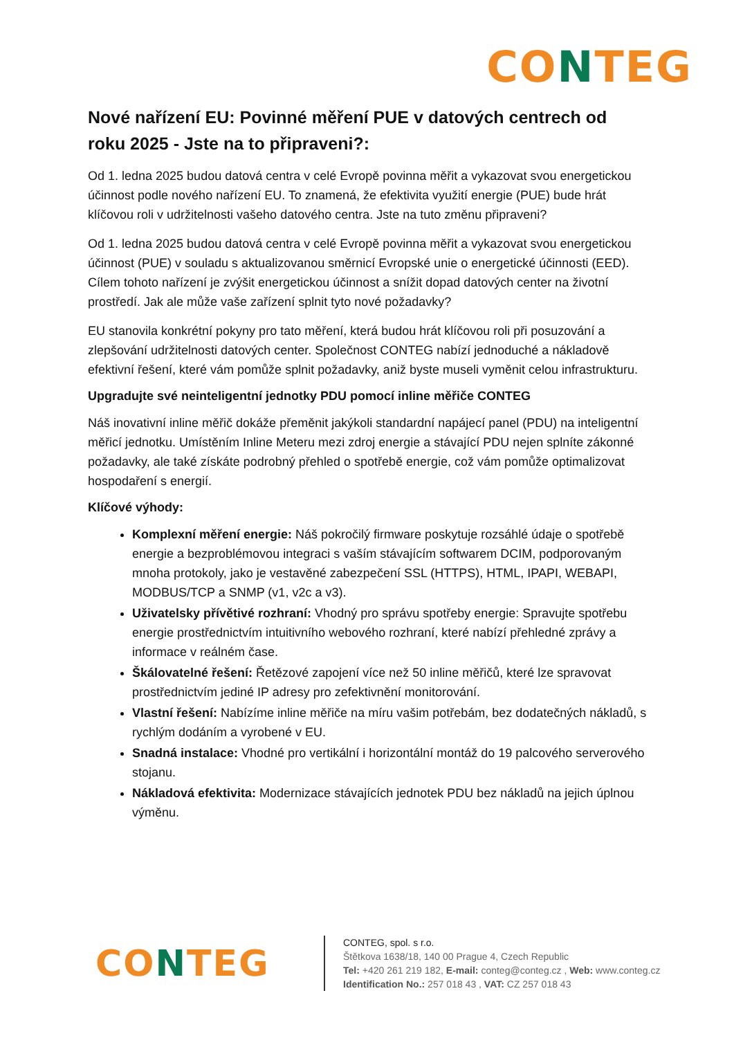CONTEG
Nové nařízení EU: Povinné měření PUE v datových centrech od roku 2025 - Jste na to připraveni?:
Od 1. ledna 2025 budou datová centra v celé Evropě povinna měřit a vykazovat svou energetickou účinnost podle nového nařízení EU. To znamená, že efektivita využití energie (PUE) bude hrát klíčovou roli v udržitelnosti vašeho datového centra. Jste na tuto změnu připraveni?
Od 1. ledna 2025 budou datová centra v celé Evropě povinna měřit a vykazovat svou energetickou účinnost (PUE) v souladu s aktualizovanou směrnicí Evropské unie o energetické účinnosti (EED). Cílem tohoto nařízení je zvýšit energetickou účinnost a snížit dopad datových center na životní prostředí. Jak ale může vaše zařízení splnit tyto nové požadavky?
EU stanovila konkrétní pokyny pro tato měření, která budou hrát klíčovou roli při posuzování a zlepšování udržitelnosti datových center. Společnost CONTEG nabízí jednoduché a nákladově efektivní řešení, které vám pomůže splnit požadavky, aniž byste museli vyměnit celou infrastrukturu.
Upgradujte své neinteligentní jednotky PDU pomocí inline měřiče CONTEG
Náš inovativní inline měřič dokáže přeměnit jakýkoli standardní napájecí panel (PDU) na inteligentní měřicí jednotku. Umístěním Inline Meteru mezi zdroj energie a stávající PDU nejen splníte zákonné požadavky, ale také získáte podrobný přehled o spotřebě energie, což vám pomůže optimalizovat hospodaření s energií.
Klíčové výhody:
Komplexní měření energie: Náš pokročilý firmware poskytuje rozsáhlé údaje o spotřebě energie a bezproblémovou integraci s vaším stávajícím softwarem DCIM, podporovaným mnoha protokoly, jako je vestavěné zabezpečení SSL (HTTPS), HTML, IPAPI, WEBAPI, MODBUS/TCP a SNMP (v1, v2c a v3).
Uživatelsky přívětivé rozhraní: Vhodný pro správu spotřeby energie: Spravujte spotřebu energie prostřednictvím intuitivního webového rozhraní, které nabízí přehledné zprávy a informace v reálném čase.
Škálovatelné řešení: Řetězové zapojení více než 50 inline měřičů, které lze spravovat prostřednictvím jediné IP adresy pro zefektivnění monitorování.
Vlastní řešení: Nabízíme inline měřiče na míru vašim potřebám, bez dodatečných nákladů, s rychlým dodáním a vyrobené v EU.
Snadná instalace: Vhodné pro vertikální i horizontální montáž do 19 palcového serverového stojanu.
Nákladová efektivita: Modernizace stávajících jednotek PDU bez nákladů na jejich úplnou výměnu.
CONTEG
CONTEG, spol. s r.o.
Štětkova 1638/18, 140 00 Prague 4, Czech Republic
Tel: +420 261 219 182, E-mail: conteg@conteg.cz , Web: www.conteg.cz
Identification No.: 257 018 43 , VAT: CZ 257 018 43